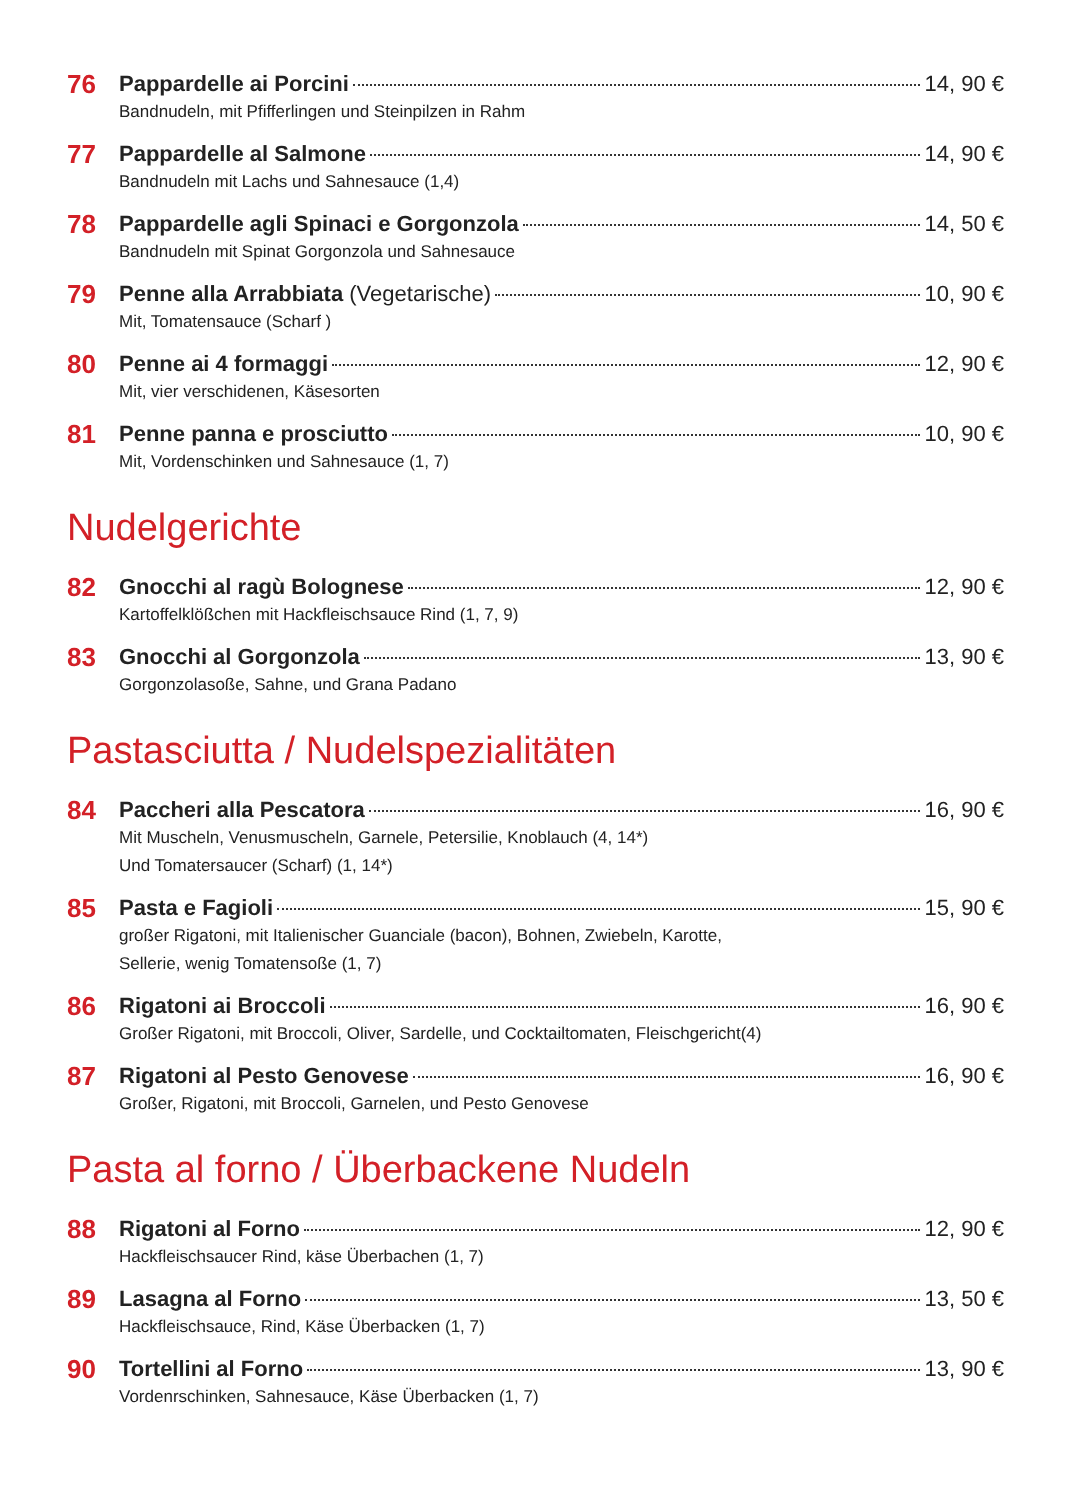76
Pappardelle ai Porcini 14, 90 €
Bandnudeln, mit Pfifferlingen und Steinpilzen in Rahm
77
Pappardelle al Salmone 14, 90 €
Bandnudeln mit Lachs und Sahnesauce (1,4)
78
Pappardelle agli Spinaci e Gorgonzola 14, 50 €
Bandnudeln mit Spinat Gorgonzola und Sahnesauce
79
Penne alla Arrabbiata (Vegetarische) 10, 90 €
Mit, Tomatensauce (Scharf )
80
Penne ai 4 formaggi 12, 90 €
Mit, vier verschidenen, Käsesorten
81
Penne panna e prosciutto 10, 90 €
Mit, Vordenschinken und Sahnesauce (1, 7)
Nudelgerichte
82
Gnocchi al ragù Bolognese 12, 90 €
Kartoffelklößchen mit Hackfleischsauce Rind (1, 7, 9)
83
Gnocchi al Gorgonzola 13, 90 €
Gorgonzolasoße, Sahne, und Grana Padano
Pastasciutta / Nudelspezialitäten
84
Paccheri alla Pescatora 16, 90 €
Mit Muscheln, Venusmuscheln, Garnele, Petersilie, Knoblauch (4, 14*)
Und Tomatersaucer (Scharf) (1, 14*)
85
Pasta e Fagioli 15, 90 €
großer Rigatoni, mit Italienischer Guanciale (bacon), Bohnen, Zwiebeln, Karotte,
Sellerie, wenig Tomatensoße (1, 7)
86
Rigatoni ai Broccoli 16, 90 €
Großer Rigatoni, mit Broccoli, Oliver, Sardelle, und Cocktailtomaten, Fleischgericht(4)
87
Rigatoni al Pesto Genovese 16, 90 €
Großer, Rigatoni, mit Broccoli, Garnelen, und Pesto Genovese
Pasta al forno / Überbackene Nudeln
88
Rigatoni al Forno 12, 90 €
Hackfleischsaucer Rind, käse Überbachen (1, 7)
89
Lasagna al Forno 13, 50 €
Hackfleischsauce, Rind, Käse Überbacken (1, 7)
90
Tortellini al Forno 13, 90 €
Vordenrschinken, Sahnesauce, Käse Überbacken (1, 7)